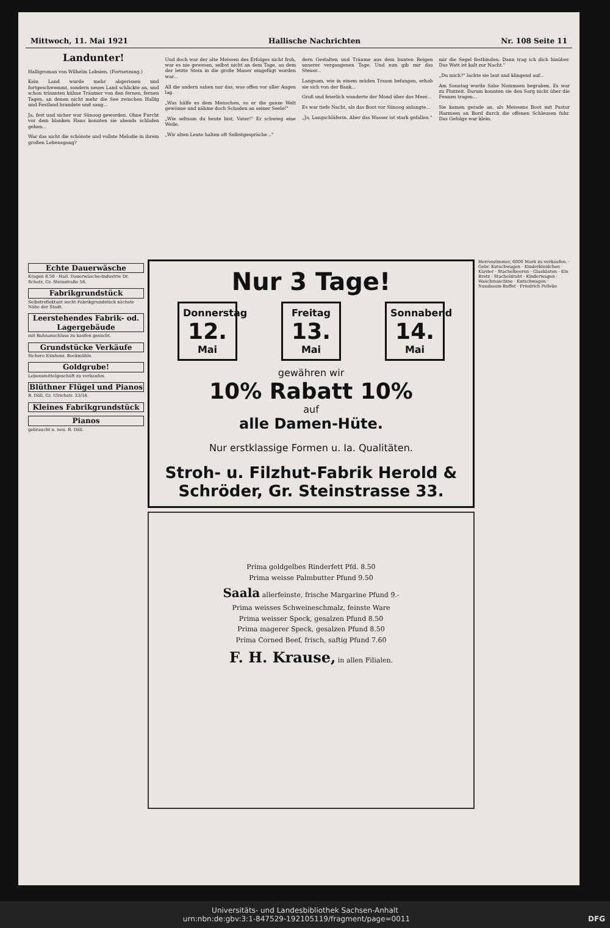Mittwoch, 11. Mai 1921 Hallische Nachrichten Nr. 108 Seite 11
Landunter!
Halligroman von Wilhelm Lobsien. (Fortsetzung.)
Kein Land wurde mehr abgerissen und fortgeschwemmt, sondern neues Land schlickte an, und schon träumten kühne Träumer von den fernen, fernen Tagen, an denen nicht mehr die See zwischen Hallig und Festland brandete und sang...
Ja, fest und sicher war Sünoog geworden. Ohne Furcht vor dem blanken Hans konnten sie abends schlafen gehen...
War das nicht die schönste und vollste Melodie in ihrem großen Lebensgang?
Und doch war der alte Meissen des Erfolges nicht froh, war es nie gewesen, selbst nicht an dem Tage, an dem der letzte Stein in die große Mauer eingefügt worden war...
All die andern sahen nur das, was offen vor aller Augen lag.
„Was hülfe es dem Menschen, so er die ganze Welt gewönne und nähme doch Schaden an seiner Seele!"
„Wie seltsam du heute bist, Vater!" Er schwieg eine Weile.
„Wir alten Leute halten oft Selbstgespräche..."
dern Gestalten und Träume aus dem bunten Reigen unserer vergangenen Tage. Und nun gib mir das Steuer...
Langsam, wie in einem müden Traum befangen, erhob sie sich von der Bank...
Groß und feierlich wanderte der Mond über das Meer...
Es war tiefe Nacht, als das Boot vor Sünoog anlangte...
„Ja, Langschläferin. Aber das Wasser ist stark gefallen."
mir die Segel festbinden. Dann trag ich dich hinüber. Das Watt ist kalt zur Nacht."
„Du mich?" lachte sie laut und klingend auf...
Am Sonntag wurde Sabe Nommsen begraben. Es war zu Flutzeit. Darum konnten sie den Sarg nicht über die Fennen tragen...
Sie kamen gerade an, als Meissens Boot mit Pastor Harmsen an Bord durch die offenen Schleusen fuhr. Das Gefolge war klein.
Echte Dauerwäsche
Kragen 8.50 · Hall. Dauerwäsche-Industrie Dr. Schatz, Gr. Steinstraße 56.
Fabrikgrundstück
Selbstreflektant sucht Fabrikgrundstück nächste Nähe der Stadt.
Leerstehendes Fabrik- od. Lagergebäude
mit Bahnanschluss zu kaufen gesucht.
Grundstücke Verkäufe
Sichere Existenz. Bockmühle.
Goldgrube!
Lebensmittelgeschäft zu verkaufen.
Blüthner Flügel und Pianos
B. Döll, Gr. Ulrichstr. 33/34.
Kleines Fabrikgrundstück
Pianos
gebraucht u. neu. B. Döll.
Nur 3 Tage!
Donnerstag
12.
Mai
Freitag
13.
Mai
Sonnabend
14.
Mai
gewähren wir
10% Rabatt 10%
auf
alle Damen-Hüte.
Nur erstklassige Formen u. Ia. Qualitäten.
Stroh- u. Filzhut-Fabrik Herold & Schröder, Gr. Steinstrasse 33.
Prima goldgelbes Rinderfett Pfd. 8.50
Prima weisse Palmbutter Pfund 9.50
Saala allerfeinste, frische Margarine Pfund 9.-
Prima weisses Schweineschmalz, feinste Ware
Prima weisser Speck, gesalzen Pfund 8.50
Prima magerer Speck, gesalzen Pfund 8.50
Prima Corned Beef, frisch, saftig Pfund 7.60
F. H. Krause, in allen Filialen.
Herrenzimmer, 6000 Mark zu verkaufen. · Gebr. Kutschwagen · Kinderkleidchen · Klavier · Stachelbeeren · Glaskästen · Ein Bretz · Stacheldraht · Kinderwagen · Waschmaschine · Kutschwagen · Nussbaum-Buffet · Friedrich Pelleke
Universitäts- und Landesbibliothek Sachsen-Anhalt
urn:nbn:de:gbv:3:1-847529-192105119/fragment/page=0011 DFG